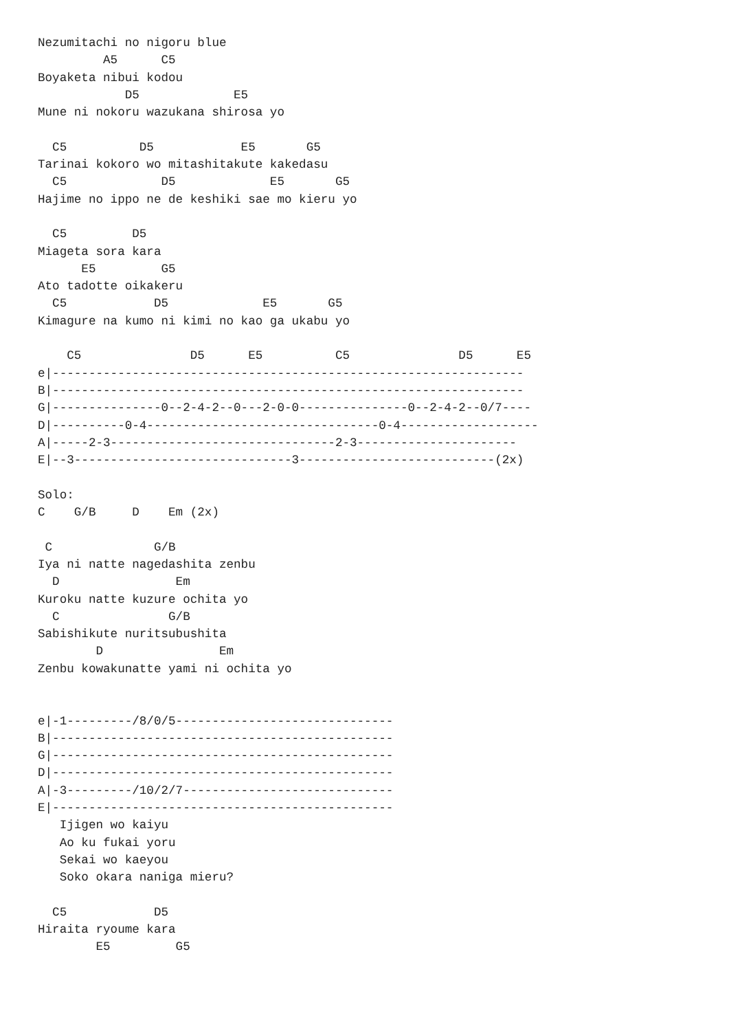Nezumitachi no nigoru blue
         A5      C5
Boyaketa nibui kodou
            D5             E5
Mune ni nokoru wazukana shirosa yo

  C5          D5            E5       G5
Tarinai kokoro wo mitashitakute kakedasu
  C5             D5             E5       G5
Hajime no ippo ne de keshiki sae mo kieru yo

  C5         D5
Miageta sora kara
      E5         G5
Ato tadotte oikakeru
  C5            D5             E5       G5
Kimagure na kumo ni kimi no kao ga ukabu yo

    C5               D5      E5          C5               D5      E5
e|-----------------------------------------------------------------
B|-----------------------------------------------------------------
G|---------------0--2-4-2--0---2-0-0---------------0--2-4-2--0/7----
D|----------0-4--------------------------------0-4-------------------
A|-----2-3-------------------------------2-3----------------------
E|--3------------------------------3---------------------------(2x)

Solo:
C    G/B     D    Em (2x)

 C              G/B
Iya ni natte nagedashita zenbu
  D                Em
Kuroku natte kuzure ochita yo
  C               G/B
Sabishikute nuritsubushita
        D                Em
Zenbu kowakunatte yami ni ochita yo


e|-1---------/8/0/5------------------------------
B|-----------------------------------------------
G|-----------------------------------------------
D|-----------------------------------------------
A|-3---------/10/2/7-----------------------------
E|-----------------------------------------------
   Ijigen wo kaiyu
   Ao ku fukai yoru
   Sekai wo kaeyou
   Soko okara naniga mieru?

  C5            D5
Hiraita ryoume kara
        E5         G5